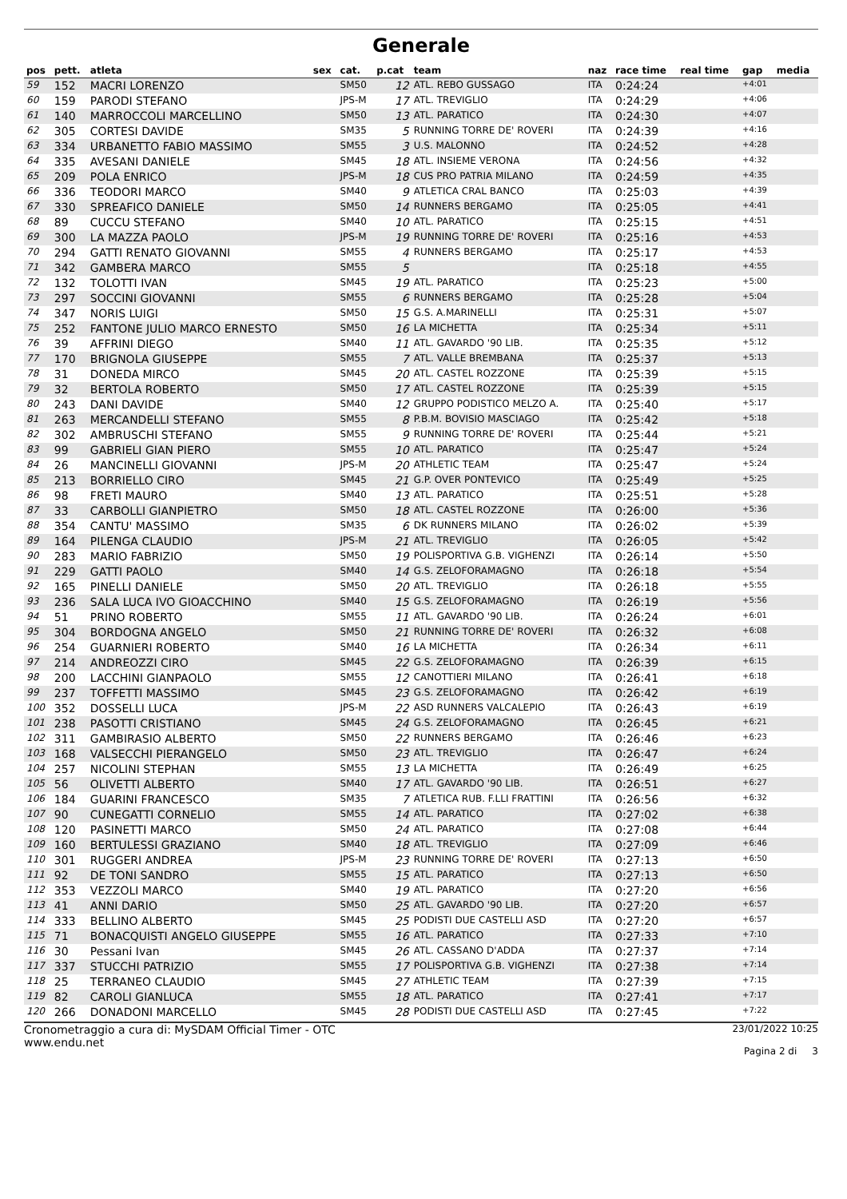Generale
| pos | pett. | atleta | sex | cat. | p.cat | team | naz | race time | real time | gap | media |
| --- | --- | --- | --- | --- | --- | --- | --- | --- | --- | --- | --- |
| 59 | 152 | MACRI LORENZO | | SM50 | 12 | ATL. REBO GUSSAGO | ITA | 0:24:24 | | +4:01 | |
| 60 | 159 | PARODI STEFANO | | JPS-M | 17 | ATL. TREVIGLIO | ITA | 0:24:29 | | +4:06 | |
| 61 | 140 | MARROCCOLI MARCELLINO | | SM50 | 13 | ATL. PARATICO | ITA | 0:24:30 | | +4:07 | |
| 62 | 305 | CORTESI DAVIDE | | SM35 | 5 | RUNNING TORRE DE' ROVERI | ITA | 0:24:39 | | +4:16 | |
| 63 | 334 | URBANETTO FABIO MASSIMO | | SM55 | 3 | U.S. MALONNO | ITA | 0:24:52 | | +4:28 | |
| 64 | 335 | AVESANI DANIELE | | SM45 | 18 | ATL. INSIEME VERONA | ITA | 0:24:56 | | +4:32 | |
| 65 | 209 | POLA ENRICO | | JPS-M | 18 | CUS PRO PATRIA MILANO | ITA | 0:24:59 | | +4:35 | |
| 66 | 336 | TEODORI MARCO | | SM40 | 9 | ATLETICA CRAL BANCO | ITA | 0:25:03 | | +4:39 | |
| 67 | 330 | SPREAFICO DANIELE | | SM50 | 14 | RUNNERS BERGAMO | ITA | 0:25:05 | | +4:41 | |
| 68 | 89 | CUCCU STEFANO | | SM40 | 10 | ATL. PARATICO | ITA | 0:25:15 | | +4:51 | |
| 69 | 300 | LA MAZZA PAOLO | | JPS-M | 19 | RUNNING TORRE DE' ROVERI | ITA | 0:25:16 | | +4:53 | |
| 70 | 294 | GATTI RENATO GIOVANNI | | SM55 | 4 | RUNNERS BERGAMO | ITA | 0:25:17 | | +4:53 | |
| 71 | 342 | GAMBERA MARCO | | SM55 | 5 | | ITA | 0:25:18 | | +4:55 | |
| 72 | 132 | TOLOTTI IVAN | | SM45 | 19 | ATL. PARATICO | ITA | 0:25:23 | | +5:00 | |
| 73 | 297 | SOCCINI GIOVANNI | | SM55 | 6 | RUNNERS BERGAMO | ITA | 0:25:28 | | +5:04 | |
| 74 | 347 | NORIS LUIGI | | SM50 | 15 | G.S. A.MARINELLI | ITA | 0:25:31 | | +5:07 | |
| 75 | 252 | FANTONE JULIO MARCO ERNESTO | | SM50 | 16 | LA MICHETTA | ITA | 0:25:34 | | +5:11 | |
| 76 | 39 | AFFRINI DIEGO | | SM40 | 11 | ATL. GAVARDO '90 LIB. | ITA | 0:25:35 | | +5:12 | |
| 77 | 170 | BRIGNOLA GIUSEPPE | | SM55 | 7 | ATL. VALLE BREMBANA | ITA | 0:25:37 | | +5:13 | |
| 78 | 31 | DONEDA MIRCO | | SM45 | 20 | ATL. CASTEL ROZZONE | ITA | 0:25:39 | | +5:15 | |
| 79 | 32 | BERTOLA ROBERTO | | SM50 | 17 | ATL. CASTEL ROZZONE | ITA | 0:25:39 | | +5:15 | |
| 80 | 243 | DANI DAVIDE | | SM40 | 12 | GRUPPO PODISTICO MELZO A. | ITA | 0:25:40 | | +5:17 | |
| 81 | 263 | MERCANDELLI STEFANO | | SM55 | 8 | P.B.M. BOVISIO MASCIAGO | ITA | 0:25:42 | | +5:18 | |
| 82 | 302 | AMBRUSCHI STEFANO | | SM55 | 9 | RUNNING TORRE DE' ROVERI | ITA | 0:25:44 | | +5:21 | |
| 83 | 99 | GABRIELI GIAN PIERO | | SM55 | 10 | ATL. PARATICO | ITA | 0:25:47 | | +5:24 | |
| 84 | 26 | MANCINELLI GIOVANNI | | JPS-M | 20 | ATHLETIC TEAM | ITA | 0:25:47 | | +5:24 | |
| 85 | 213 | BORRIELLO CIRO | | SM45 | 21 | G.P. OVER PONTEVICO | ITA | 0:25:49 | | +5:25 | |
| 86 | 98 | FRETI MAURO | | SM40 | 13 | ATL. PARATICO | ITA | 0:25:51 | | +5:28 | |
| 87 | 33 | CARBOLLI GIANPIETRO | | SM50 | 18 | ATL. CASTEL ROZZONE | ITA | 0:26:00 | | +5:36 | |
| 88 | 354 | CANTU' MASSIMO | | SM35 | 6 | DK RUNNERS MILANO | ITA | 0:26:02 | | +5:39 | |
| 89 | 164 | PILENGA CLAUDIO | | JPS-M | 21 | ATL. TREVIGLIO | ITA | 0:26:05 | | +5:42 | |
| 90 | 283 | MARIO FABRIZIO | | SM50 | 19 | POLISPORTIVA G.B. VIGHENZI | ITA | 0:26:14 | | +5:50 | |
| 91 | 229 | GATTI PAOLO | | SM40 | 14 | G.S. ZELOFORAMAGNO | ITA | 0:26:18 | | +5:54 | |
| 92 | 165 | PINELLI DANIELE | | SM50 | 20 | ATL. TREVIGLIO | ITA | 0:26:18 | | +5:55 | |
| 93 | 236 | SALA LUCA IVO GIOACCHINO | | SM40 | 15 | G.S. ZELOFORAMAGNO | ITA | 0:26:19 | | +5:56 | |
| 94 | 51 | PRINO ROBERTO | | SM55 | 11 | ATL. GAVARDO '90 LIB. | ITA | 0:26:24 | | +6:01 | |
| 95 | 304 | BORDOGNA ANGELO | | SM50 | 21 | RUNNING TORRE DE' ROVERI | ITA | 0:26:32 | | +6:08 | |
| 96 | 254 | GUARNIERI ROBERTO | | SM40 | 16 | LA MICHETTA | ITA | 0:26:34 | | +6:11 | |
| 97 | 214 | ANDREOZZI CIRO | | SM45 | 22 | G.S. ZELOFORAMAGNO | ITA | 0:26:39 | | +6:15 | |
| 98 | 200 | LACCHINI GIANPAOLO | | SM55 | 12 | CANOTTIERI MILANO | ITA | 0:26:41 | | +6:18 | |
| 99 | 237 | TOFFETTI MASSIMO | | SM45 | 23 | G.S. ZELOFORAMAGNO | ITA | 0:26:42 | | +6:19 | |
| 100 | 352 | DOSSELLI LUCA | | JPS-M | 22 | ASD RUNNERS VALCALEPIO | ITA | 0:26:43 | | +6:19 | |
| 101 | 238 | PASOTTI CRISTIANO | | SM45 | 24 | G.S. ZELOFORAMAGNO | ITA | 0:26:45 | | +6:21 | |
| 102 | 311 | GAMBIRASIO ALBERTO | | SM50 | 22 | RUNNERS BERGAMO | ITA | 0:26:46 | | +6:23 | |
| 103 | 168 | VALSECCHI PIERANGELO | | SM50 | 23 | ATL. TREVIGLIO | ITA | 0:26:47 | | +6:24 | |
| 104 | 257 | NICOLINI STEPHAN | | SM55 | 13 | LA MICHETTA | ITA | 0:26:49 | | +6:25 | |
| 105 | 56 | OLIVETTI ALBERTO | | SM40 | 17 | ATL. GAVARDO '90 LIB. | ITA | 0:26:51 | | +6:27 | |
| 106 | 184 | GUARINI FRANCESCO | | SM35 | 7 | ATLETICA RUB. F.LLI FRATTINI | ITA | 0:26:56 | | +6:32 | |
| 107 | 90 | CUNEGATTI CORNELIO | | SM55 | 14 | ATL. PARATICO | ITA | 0:27:02 | | +6:38 | |
| 108 | 120 | PASINETTI MARCO | | SM50 | 24 | ATL. PARATICO | ITA | 0:27:08 | | +6:44 | |
| 109 | 160 | BERTULESSI GRAZIANO | | SM40 | 18 | ATL. TREVIGLIO | ITA | 0:27:09 | | +6:46 | |
| 110 | 301 | RUGGERI ANDREA | | JPS-M | 23 | RUNNING TORRE DE' ROVERI | ITA | 0:27:13 | | +6:50 | |
| 111 | 92 | DE TONI SANDRO | | SM55 | 15 | ATL. PARATICO | ITA | 0:27:13 | | +6:50 | |
| 112 | 353 | VEZZOLI MARCO | | SM40 | 19 | ATL. PARATICO | ITA | 0:27:20 | | +6:56 | |
| 113 | 41 | ANNI DARIO | | SM50 | 25 | ATL. GAVARDO '90 LIB. | ITA | 0:27:20 | | +6:57 | |
| 114 | 333 | BELLINO ALBERTO | | SM45 | 25 | PODISTI DUE CASTELLI ASD | ITA | 0:27:20 | | +6:57 | |
| 115 | 71 | BONACQUISTI ANGELO GIUSEPPE | | SM55 | 16 | ATL. PARATICO | ITA | 0:27:33 | | +7:10 | |
| 116 | 30 | Pessani Ivan | | SM45 | 26 | ATL. CASSANO D'ADDA | ITA | 0:27:37 | | +7:14 | |
| 117 | 337 | STUCCHI PATRIZIO | | SM55 | 17 | POLISPORTIVA G.B. VIGHENZI | ITA | 0:27:38 | | +7:14 | |
| 118 | 25 | TERRANEO CLAUDIO | | SM45 | 27 | ATHLETIC TEAM | ITA | 0:27:39 | | +7:15 | |
| 119 | 82 | CAROLI GIANLUCA | | SM55 | 18 | ATL. PARATICO | ITA | 0:27:41 | | +7:17 | |
| 120 | 266 | DONADONI MARCELLO | | SM45 | 28 | PODISTI DUE CASTELLI ASD | ITA | 0:27:45 | | +7:22 | |
Cronometraggio a cura di: MySDAM Official Timer - OTC
www.endu.net
23/01/2022 10:25
Pagina 2 di 3